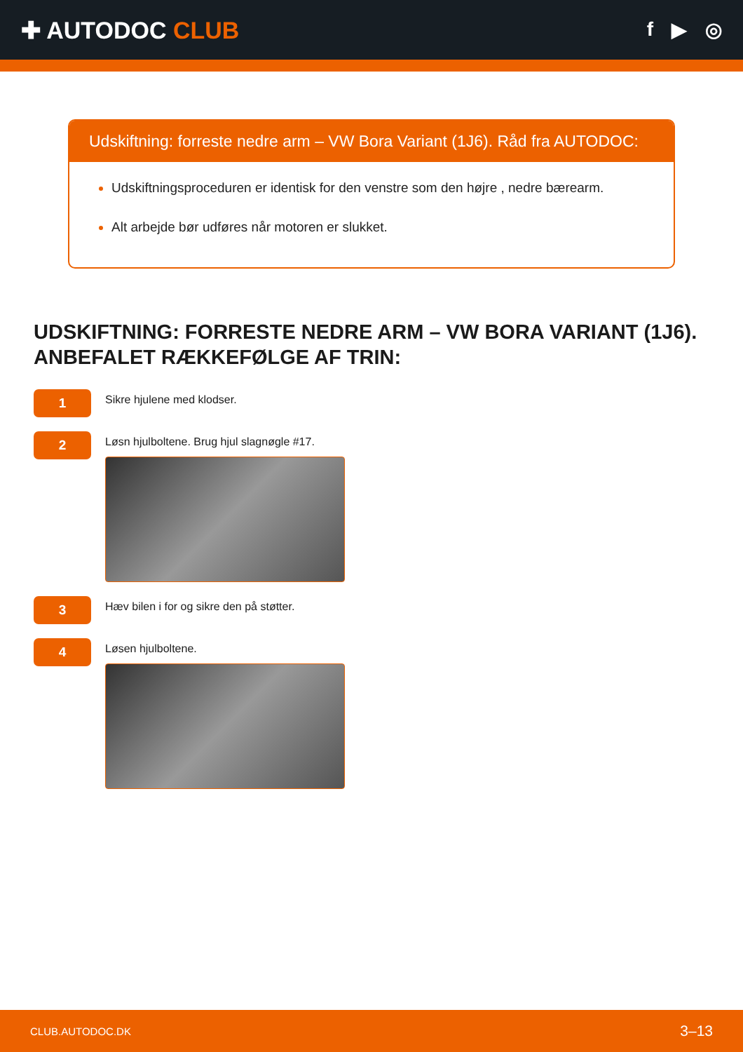✚ AUTODOC CLUB
f ▶ ◎
Udskiftning: forreste nedre arm – VW Bora Variant (1J6). Råd fra AUTODOC:
Udskiftningsproceduren er identisk for den venstre som den højre , nedre bærearm.
Alt arbejde bør udføres når motoren er slukket.
UDSKIFTNING: FORRESTE NEDRE ARM – VW BORA VARIANT (1J6). ANBEFALET RÆKKEFØLGE AF TRIN:
1
Sikre hjulene med klodser.
2
Løsn hjulboltene. Brug hjul slagnøgle #17.
3
Hæv bilen i for og sikre den på støtter.
4
Løsen hjulboltene.
CLUB.AUTODOC.DK 3–13